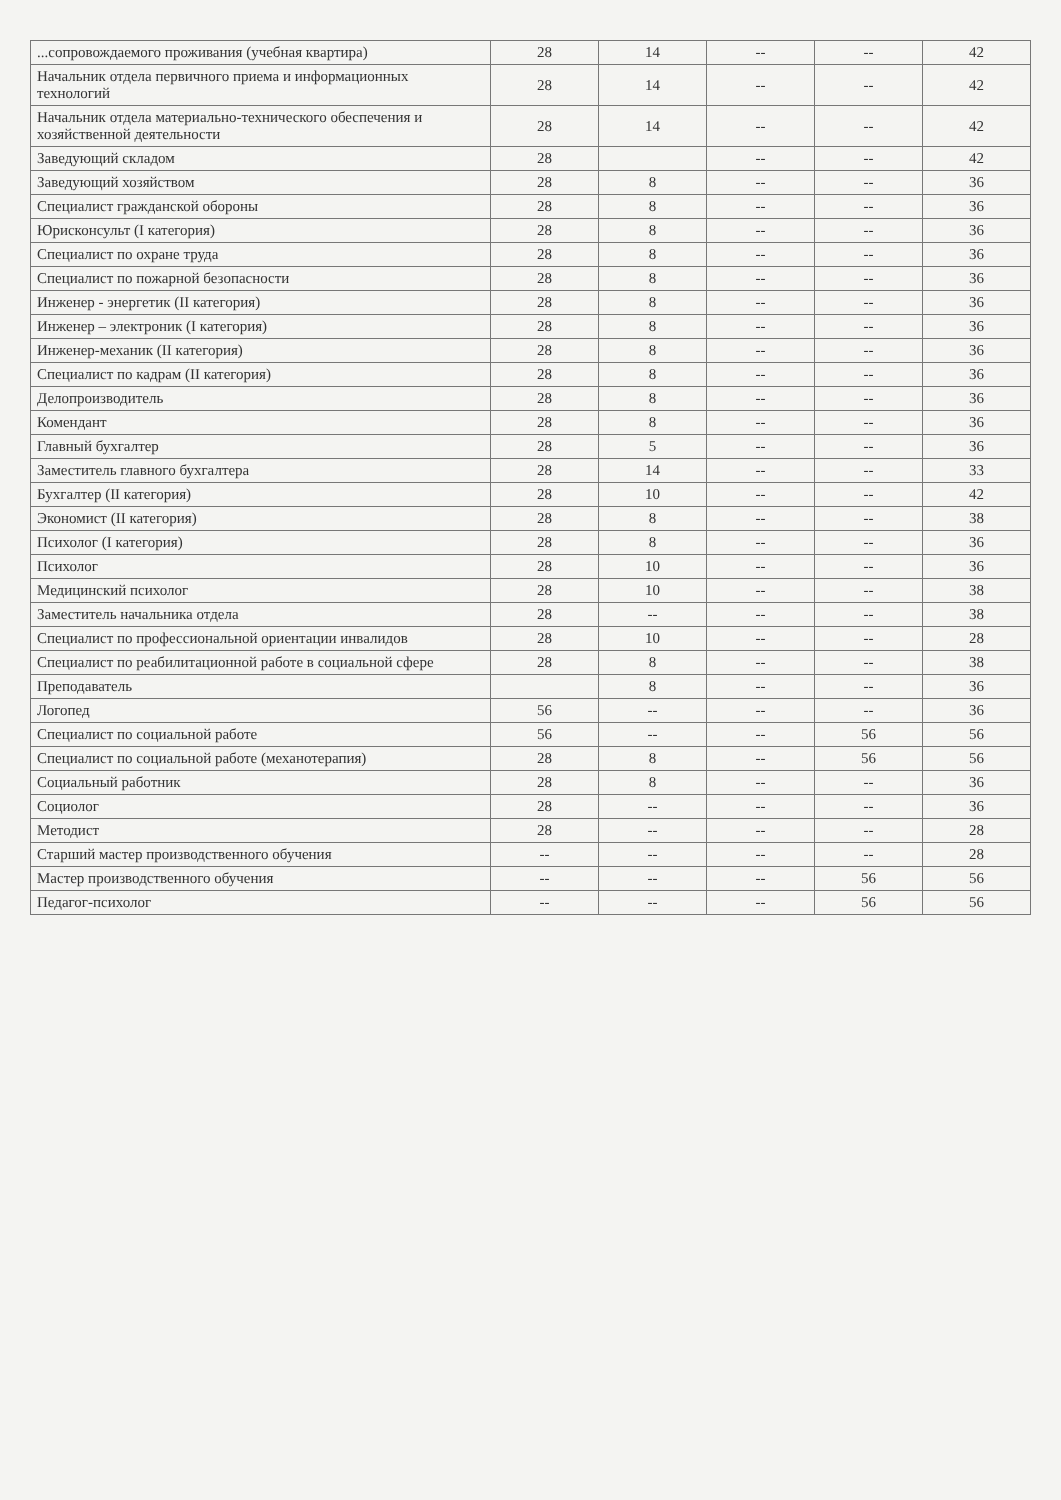| ...сопровождаемого проживания (учебная квартира) | 28 | 14 | -- | -- | 42 |
| Начальник отдела первичного приема и информационных технологий | 28 | 14 | -- | -- | 42 |
| Начальник отдела материально-технического обеспечения и хозяйственной деятельности | 28 | 14 | -- | -- | 42 |
| Заведующий складом | 28 | | -- | -- | 42 |
| Заведующий хозяйством | 28 | 8 | -- | -- | 36 |
| Специалист гражданской обороны | 28 | 8 | -- | -- | 36 |
| Юрисконсульт (I категория) | 28 | 8 | -- | -- | 36 |
| Специалист по охране труда | 28 | 8 | -- | -- | 36 |
| Специалист по пожарной безопасности | 28 | 8 | -- | -- | 36 |
| Инженер - энергетик (II категория) | 28 | 8 | -- | -- | 36 |
| Инженер – электроник (I категория) | 28 | 8 | -- | -- | 36 |
| Инженер-механик (II категория) | 28 | 8 | -- | -- | 36 |
| Специалист по кадрам (II категория) | 28 | 8 | -- | -- | 36 |
| Делопроизводитель | 28 | 8 | -- | -- | 36 |
| Комендант | 28 | 8 | -- | -- | 36 |
| Главный бухгалтер | 28 | 5 | -- | -- | 36 |
| Заместитель главного бухгалтера | 28 | 14 | -- | -- | 33 |
| Бухгалтер (II категория) | 28 | 10 | -- | -- | 42 |
| Экономист (II категория) | 28 | 8 | -- | -- | 38 |
| Психолог (I категория) | 28 | 8 | -- | -- | 36 |
| Психолог | 28 | 10 | -- | -- | 36 |
| Медицинский психолог | 28 | 10 | -- | -- | 38 |
| Заместитель начальника отдела | 28 | -- | -- | -- | 38 |
| Специалист по профессиональной ориентации инвалидов | 28 | 10 | -- | -- | 28 |
| Специалист по реабилитационной работе в социальной сфере | 28 | 8 | -- | -- | 38 |
| Преподаватель | | 8 | -- | -- | 36 |
| Логопед | 56 | -- | -- | -- | 36 |
| Специалист по социальной работе | 56 | -- | -- | 56 | 56 |
| Специалист по социальной работе (механотерапия) | 28 | 8 | -- | 56 | 56 |
| Социальный работник | 28 | 8 | -- | -- | 36 |
| Социолог | 28 | -- | -- | -- | 36 |
| Методист | 28 | -- | -- | -- | 28 |
| Старший мастер производственного обучения | -- | -- | -- | -- | 28 |
| Мастер производственного обучения | -- | -- | -- | 56 | 56 |
| Педагог-психолог | -- | -- | -- | 56 | 56 |